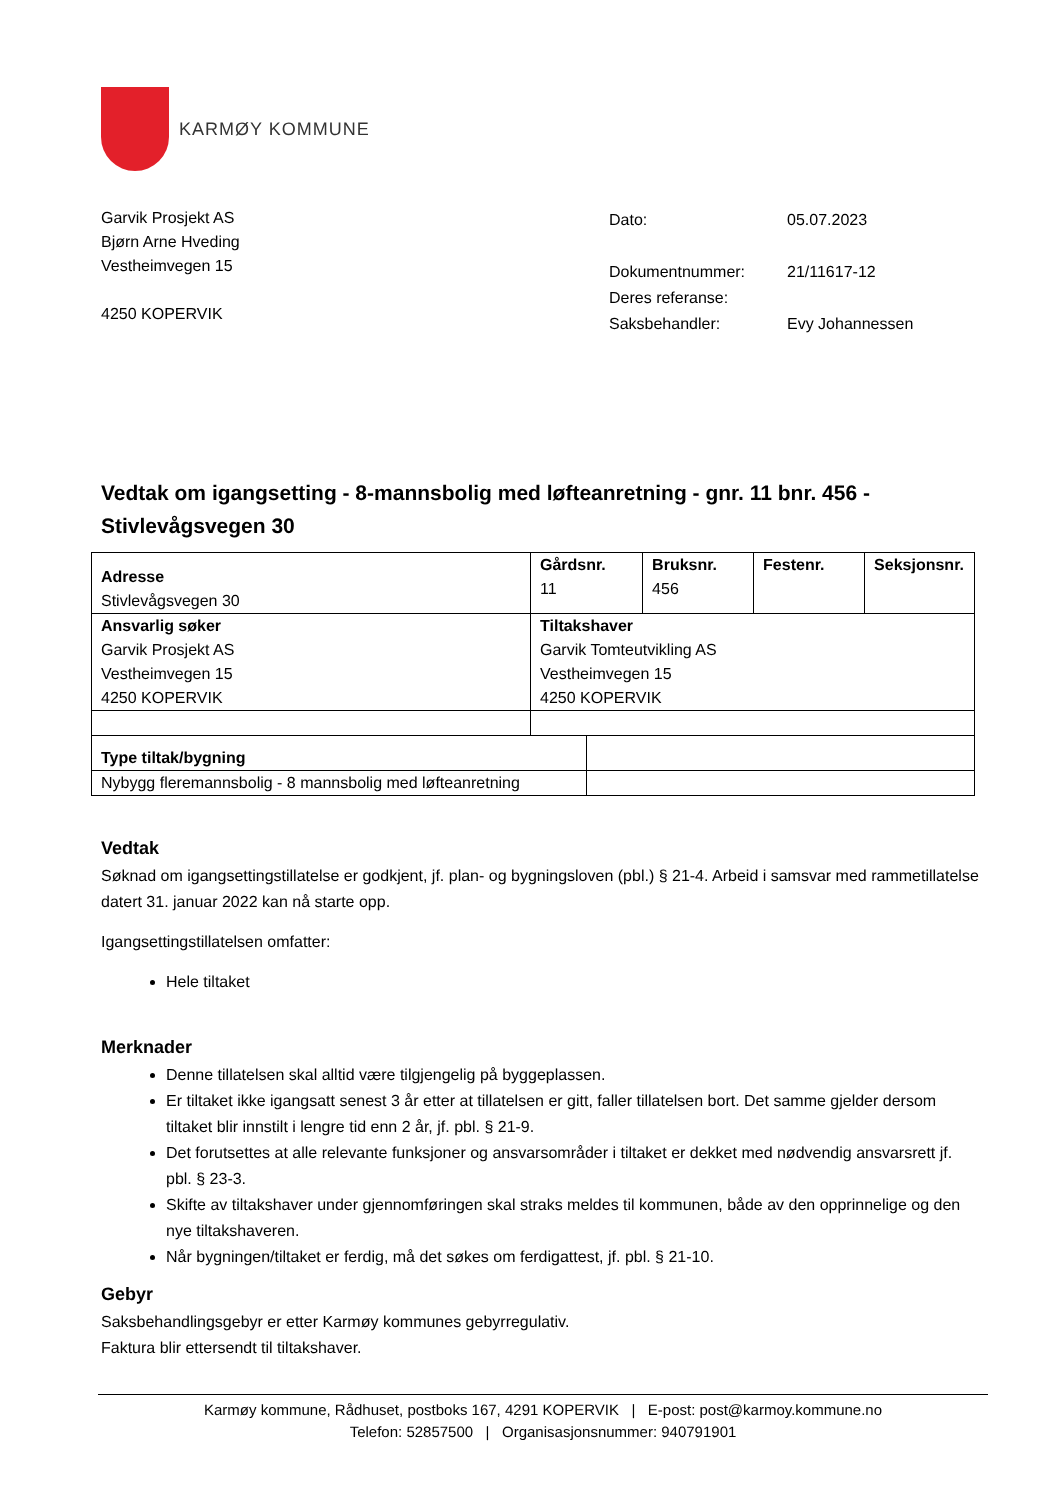KARMØY KOMMUNE
Garvik Prosjekt AS
Bjørn Arne Hveding
Vestheimvegen 15
4250 KOPERVIK
| Dato: | 05.07.2023 |
| Dokumentnummer: | 21/11617-12 |
| Deres referanse: | |
| Saksbehandler: | Evy Johannessen |
Vedtak om igangsetting - 8-mannsbolig med løfteanretning - gnr. 11 bnr. 456 - Stivlevågsvegen 30
| Adresse Stivlevågsvegen 30 | Gårdsnr. 11 | | Bruksnr. 456 | Festenr. | Seksjonsnr. |
| Ansvarlig søker Garvik Prosjekt AS Vestheimvegen 15 4250 KOPERVIK | Tiltakshaver Garvik Tomteutvikling AS Vestheimvegen 15 4250 KOPERVIK | | | | |
| Type tiltak/bygning | | | | | |
| Nybygg fleremannsbolig - 8 mannsbolig med løfteanretning | | | | | |
Vedtak
Søknad om igangsettingstillatelse er godkjent, jf. plan- og bygningsloven (pbl.) § 21-4. Arbeid i samsvar med rammetillatelse datert 31. januar 2022 kan nå starte opp.
Igangsettingstillatelsen omfatter:
Hele tiltaket
Merknader
Denne tillatelsen skal alltid være tilgjengelig på byggeplassen.
Er tiltaket ikke igangsatt senest 3 år etter at tillatelsen er gitt, faller tillatelsen bort. Det samme gjelder dersom tiltaket blir innstilt i lengre tid enn 2 år, jf. pbl. § 21-9.
Det forutsettes at alle relevante funksjoner og ansvarsområder i tiltaket er dekket med nødvendig ansvarsrett jf. pbl. § 23-3.
Skifte av tiltakshaver under gjennomføringen skal straks meldes til kommunen, både av den opprinnelige og den nye tiltakshaveren.
Når bygningen/tiltaket er ferdig, må det søkes om ferdigattest, jf. pbl. § 21-10.
Gebyr
Saksbehandlingsgebyr er etter Karmøy kommunes gebyrregulativ.
Faktura blir ettersendt til tiltakshaver.
Karmøy kommune, Rådhuset, postboks 167, 4291 KOPERVIK | E-post: post@karmoy.kommune.no
Telefon: 52857500 | Organisasjonsnummer: 940791901